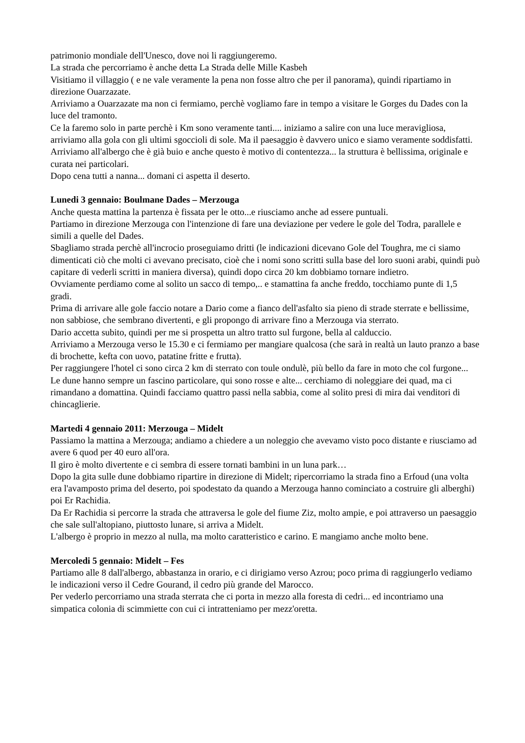patrimonio mondiale dell'Unesco, dove noi li raggiungeremo.
La strada che percorriamo è anche detta La Strada delle Mille Kasbeh
Visitiamo il villaggio ( e ne vale veramente la pena non fosse altro che per il panorama), quindi ripartiamo in direzione Ouarzazate.
Arriviamo a Ouarzazate ma non ci fermiamo, perchè vogliamo fare in tempo a visitare le Gorges du Dades con la luce del tramonto.
Ce la faremo solo in parte perchè i Km sono veramente tanti.... iniziamo a salire con una luce meravigliosa, arriviamo alla gola con gli ultimi sgoccioli di sole. Ma il paesaggio è davvero unico e siamo veramente soddisfatti.
Arriviamo all'albergo che è già buio e anche questo è motivo di contentezza... la struttura è bellissima, originale e curata nei particolari.
Dopo cena tutti a nanna... domani ci aspetta il deserto.
Lunedi 3 gennaio: Boulmane Dades – Merzouga
Anche questa mattina la partenza è fissata per le otto...e riusciamo anche ad essere puntuali.
Partiamo in direzione Merzouga con l'intenzione di fare una deviazione per vedere le gole del Todra, parallele e simili a quelle del Dades.
Sbagliamo strada perchè all'incrocio proseguiamo dritti (le indicazioni dicevano Gole del Toughra, me ci siamo dimenticati ciò che molti ci avevano precisato, cioè che i nomi sono scritti sulla base del loro suoni arabi, quindi può capitare di vederli scritti in maniera diversa), quindi dopo circa 20 km dobbiamo tornare indietro.
Ovviamente perdiamo come al solito un sacco di tempo,.. e stamattina fa anche freddo, tocchiamo punte di 1,5 gradi.
Prima di arrivare alle gole faccio notare a Dario come a fianco dell'asfalto sia pieno di strade sterrate e bellissime, non sabbiose, che sembrano divertenti, e gli propongo di arrivare fino a Merzouga via sterrato.
Dario accetta subito, quindi per me si prospetta un altro tratto sul furgone, bella al calduccio.
Arriviamo a Merzouga verso le 15.30 e ci fermiamo per mangiare qualcosa (che sarà in realtà un lauto pranzo a base di brochette, kefta con uovo, patatine fritte e frutta).
Per raggiungere l'hotel ci sono circa 2 km di sterrato con toule ondulè, più bello da fare in moto che col furgone...
Le dune hanno sempre un fascino particolare, qui sono rosse e alte... cerchiamo di noleggiare dei quad, ma ci rimandano a domattina. Quindi facciamo quattro passi nella sabbia, come al solito presi di mira dai venditori di chincaglierie.
Martedi 4 gennaio 2011: Merzouga – Midelt
Passiamo la mattina a Merzouga; andiamo a chiedere a un noleggio che avevamo visto poco distante e riusciamo ad avere 6 quod per 40 euro all'ora.
Il giro è molto divertente e ci sembra di essere tornati bambini in un luna park…
Dopo la gita sulle dune dobbiamo ripartire in direzione di Midelt; ripercorriamo la strada fino a Erfoud (una volta era l'avamposto prima del deserto, poi spodestato da quando a Merzouga hanno cominciato a costruire gli alberghi) poi Er Rachidia.
Da Er Rachidia si percorre la strada che attraversa le gole del fiume Ziz, molto ampie, e poi attraverso un paesaggio che sale sull'altopiano, piuttosto lunare, si arriva a Midelt.
L'albergo è proprio in mezzo al nulla, ma molto caratteristico e carino. E mangiamo anche molto bene.
Mercoledi 5 gennaio: Midelt – Fes
Partiamo alle 8 dall'albergo, abbastanza in orario, e ci dirigiamo verso Azrou; poco prima di raggiungerlo vediamo le indicazioni verso il Cedre Gourand, il cedro più grande del Marocco.
Per vederlo percorriamo una strada sterrata che ci porta in mezzo alla foresta di cedri... ed incontriamo una simpatica colonia di scimmiette con cui ci intratteniamo per mezz'oretta.